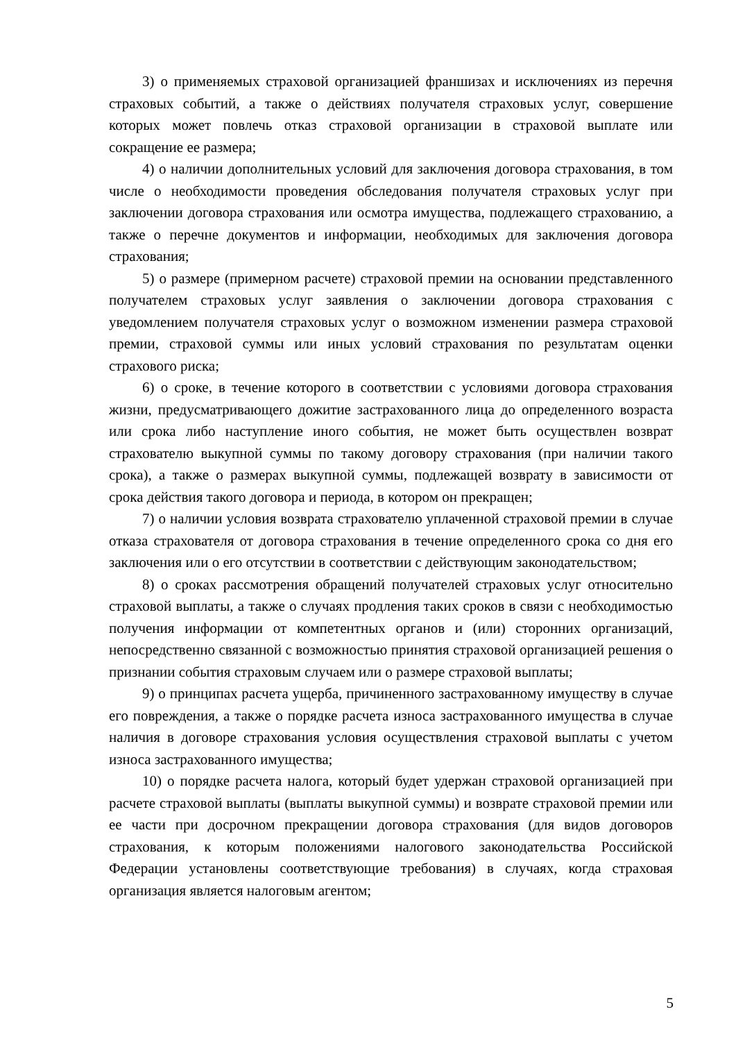3) о применяемых страховой организацией франшизах и исключениях из перечня страховых событий, а также о действиях получателя страховых услуг, совершение которых может повлечь отказ страховой организации в страховой выплате или сокращение ее размера;
4) о наличии дополнительных условий для заключения договора страхования, в том числе о необходимости проведения обследования получателя страховых услуг при заключении договора страхования или осмотра имущества, подлежащего страхованию, а также о перечне документов и информации, необходимых для заключения договора страхования;
5) о размере (примерном расчете) страховой премии на основании представленного получателем страховых услуг заявления о заключении договора страхования с уведомлением получателя страховых услуг о возможном изменении размера страховой премии, страховой суммы или иных условий страхования по результатам оценки страхового риска;
6) о сроке, в течение которого в соответствии с условиями договора страхования жизни, предусматривающего дожитие застрахованного лица до определенного возраста или срока либо наступление иного события, не может быть осуществлен возврат страхователю выкупной суммы по такому договору страхования (при наличии такого срока), а также о размерах выкупной суммы, подлежащей возврату в зависимости от срока действия такого договора и периода, в котором он прекращен;
7) о наличии условия возврата страхователю уплаченной страховой премии в случае отказа страхователя от договора страхования в течение определенного срока со дня его заключения или о его отсутствии в соответствии с действующим законодательством;
8) о сроках рассмотрения обращений получателей страховых услуг относительно страховой выплаты, а также о случаях продления таких сроков в связи с необходимостью получения информации от компетентных органов и (или) сторонних организаций, непосредственно связанной с возможностью принятия страховой организацией решения о признании события страховым случаем или о размере страховой выплаты;
9) о принципах расчета ущерба, причиненного застрахованному имуществу в случае его повреждения, а также о порядке расчета износа застрахованного имущества в случае наличия в договоре страхования условия осуществления страховой выплаты с учетом износа застрахованного имущества;
10) о порядке расчета налога, который будет удержан страховой организацией при расчете страховой выплаты (выплаты выкупной суммы) и возврате страховой премии или ее части при досрочном прекращении договора страхования (для видов договоров страхования, к которым положениями налогового законодательства Российской Федерации установлены соответствующие требования) в случаях, когда страховая организация является налоговым агентом;
5